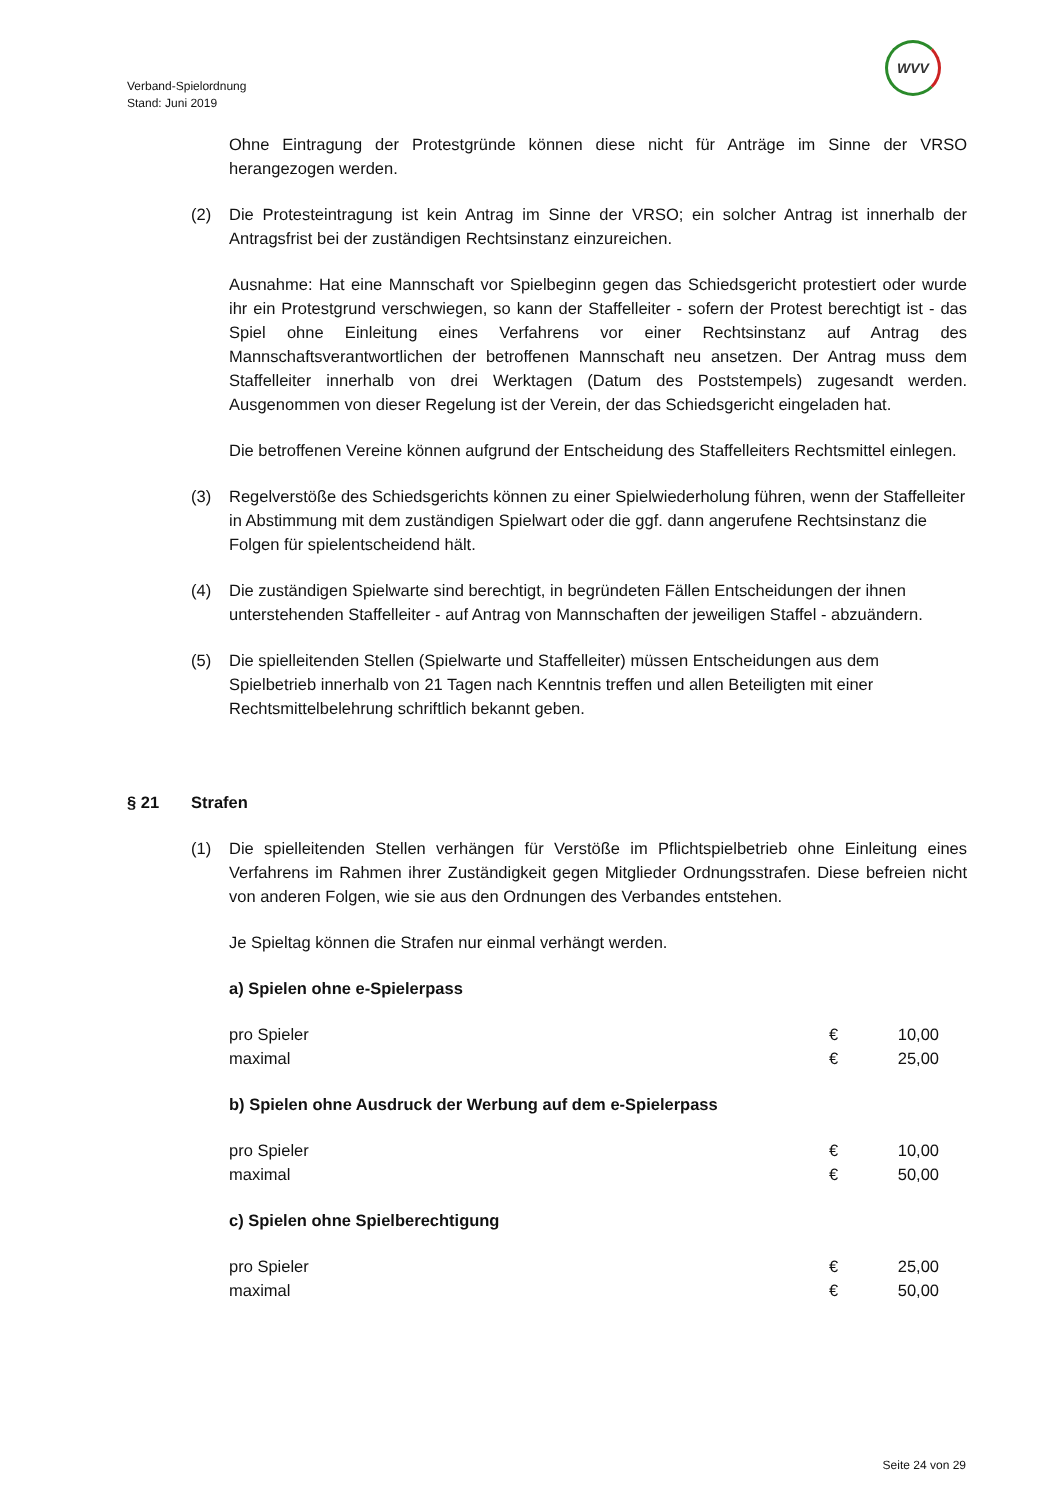Verband-Spielordnung
Stand: Juni 2019
WVV
Ohne Eintragung der Protestgründe können diese nicht für Anträge im Sinne der VRSO herangezogen werden.
(2) Die Protesteintragung ist kein Antrag im Sinne der VRSO; ein solcher Antrag ist innerhalb der Antragsfrist bei der zuständigen Rechtsinstanz einzureichen.
Ausnahme: Hat eine Mannschaft vor Spielbeginn gegen das Schiedsgericht protestiert oder wurde ihr ein Protestgrund verschwiegen, so kann der Staffelleiter - sofern der Protest berechtigt ist - das Spiel ohne Einleitung eines Verfahrens vor einer Rechtsinstanz auf Antrag des Mannschaftsverantwortlichen der betroffenen Mannschaft neu ansetzen. Der Antrag muss dem Staffelleiter innerhalb von drei Werktagen (Datum des Poststempels) zugesandt werden. Ausgenommen von dieser Regelung ist der Verein, der das Schiedsgericht eingeladen hat.
Die betroffenen Vereine können aufgrund der Entscheidung des Staffelleiters Rechtsmittel einlegen.
(3) Regelverstöße des Schiedsgerichts können zu einer Spielwiederholung führen, wenn der Staffelleiter in Abstimmung mit dem zuständigen Spielwart oder die ggf. dann angerufene Rechtsinstanz die Folgen für spielentscheidend hält.
(4) Die zuständigen Spielwarte sind berechtigt, in begründeten Fällen Entscheidungen der ihnen unterstehenden Staffelleiter - auf Antrag von Mannschaften der jeweiligen Staffel - abzuändern.
(5) Die spielleitenden Stellen (Spielwarte und Staffelleiter) müssen Entscheidungen aus dem Spielbetrieb innerhalb von 21 Tagen nach Kenntnis treffen und allen Beteiligten mit einer Rechtsmittelbelehrung schriftlich bekannt geben.
§ 21 Strafen
(1) Die spielleitenden Stellen verhängen für Verstöße im Pflichtspielbetrieb ohne Einleitung eines Verfahrens im Rahmen ihrer Zuständigkeit gegen Mitglieder Ordnungsstrafen. Diese befreien nicht von anderen Folgen, wie sie aus den Ordnungen des Verbandes entstehen.
Je Spieltag können die Strafen nur einmal verhängt werden.
a) Spielen ohne e-Spielerpass
| pro Spieler | € | 10,00 |
| maximal | € | 25,00 |
b) Spielen ohne Ausdruck der Werbung auf dem e-Spielerpass
| pro Spieler | € | 10,00 |
| maximal | € | 50,00 |
c) Spielen ohne Spielberechtigung
| pro Spieler | € | 25,00 |
| maximal | € | 50,00 |
Seite 24 von 29